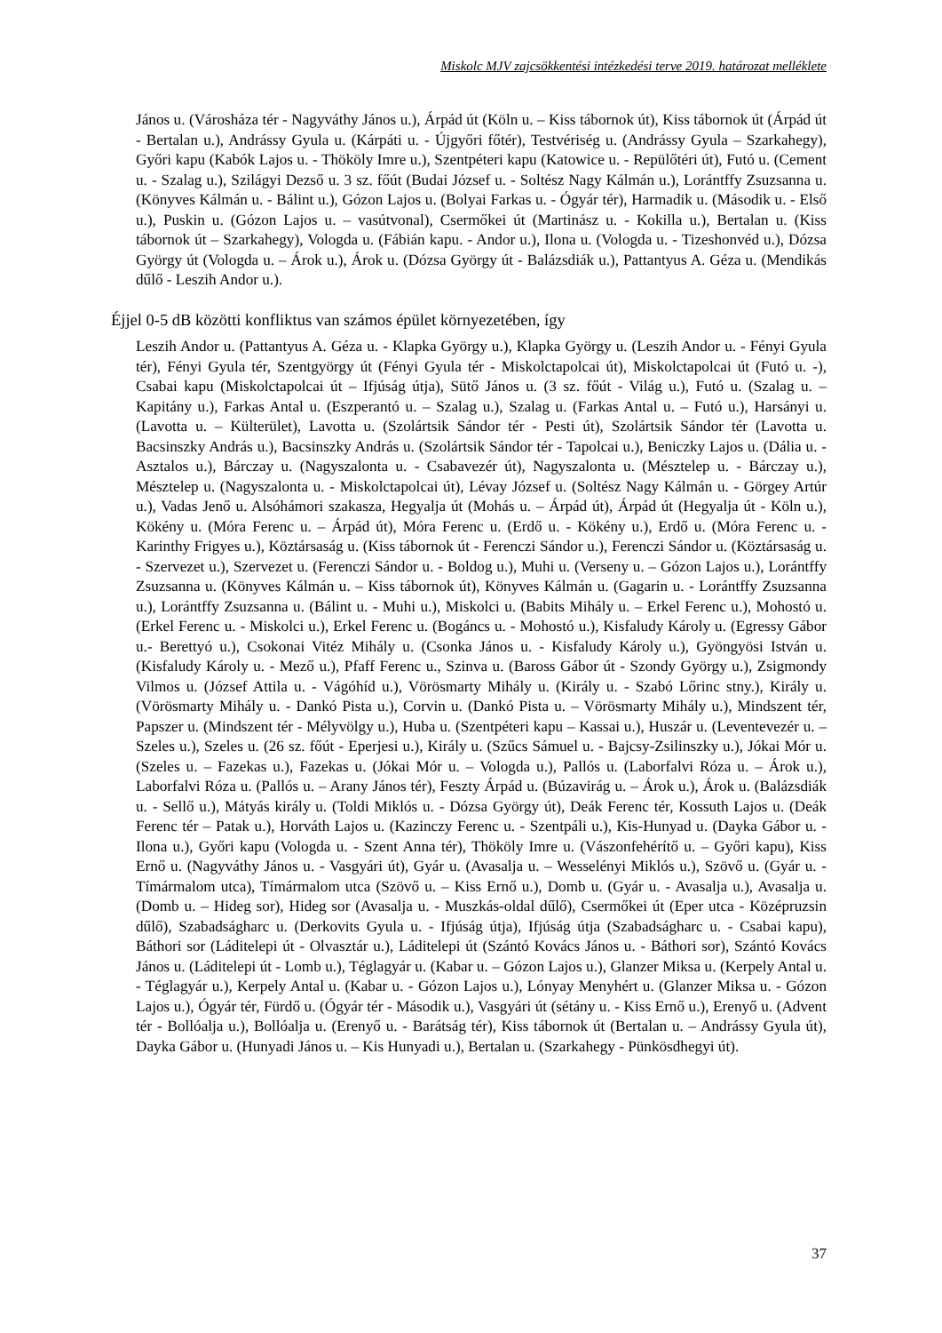Miskolc MJV zajcsökkentési intézkedési terve 2019. határozat melléklete
János u. (Városháza tér - Nagyváthy János u.), Árpád út (Köln u. – Kiss tábornok út), Kiss tábornok út (Árpád út - Bertalan u.), Andrássy Gyula u. (Kárpáti u. - Újgyőri főtér), Testvériség u. (Andrássy Gyula – Szarkahegy), Győri kapu (Kabók Lajos u. - Thököly Imre u.), Szentpéteri kapu (Katowice u. - Repülőtéri út), Futó u. (Cement u. - Szalag u.), Szilágyi Dezső u. 3 sz. főút (Budai József u. - Soltész Nagy Kálmán u.), Lorántffy Zsuzsanna u. (Könyves Kálmán u. - Bálint u.), Gózon Lajos u. (Bolyai Farkas u. - Ógyár tér), Harmadik u. (Második u. - Első u.), Puskin u. (Gózon Lajos u. – vasútvonal), Csermőkei út (Martinász u. - Kokilla u.), Bertalan u. (Kiss tábornok út – Szarkahegy), Vologda u. (Fábián kapu. - Andor u.), Ilona u. (Vologda u. - Tizeshonvéd u.), Dózsa György út (Vologda u. – Árok u.), Árok u. (Dózsa György út - Balázsdiák u.), Pattantyus A. Géza u. (Mendikás dűlő - Leszih Andor u.).
Éjjel 0-5 dB közötti konfliktus van számos épület környezetében, így
Leszih Andor u. (Pattantyus A. Géza u. - Klapka György u.), Klapka György u. (Leszih Andor u. - Fényi Gyula tér), Fényi Gyula tér, Szentgyörgy út (Fényi Gyula tér - Miskolctapolcai út), Miskolctapolcai út (Futó u. -), Csabai kapu (Miskolctapolcai út – Ifjúság útja), Sütő János u. (3 sz. főút - Világ u.), Futó u. (Szalag u. – Kapitány u.), Farkas Antal u. (Eszperantó u. – Szalag u.), Szalag u. (Farkas Antal u. – Futó u.), Harsányi u. (Lavotta u. – Külterület), Lavotta u. (Szolártsik Sándor tér - Pesti út), Szolártsik Sándor tér (Lavotta u. Bacsinszky András u.), Bacsinszky András u. (Szolártsik Sándor tér - Tapolcai u.), Beniczky Lajos u. (Dália u. - Asztalos u.), Bárczay u. (Nagyszalonta u. - Csabavezér út), Nagyszalonta u. (Mésztelep u. - Bárczay u.), Mésztelep u. (Nagyszalonta u. - Miskolctapolcai út), Lévay József u. (Soltész Nagy Kálmán u. - Görgey Artúr u.), Vadas Jenő u. Alsóhámori szakasza, Hegyalja út (Mohás u. – Árpád út), Árpád út (Hegyalja út - Köln u.), Kökény u. (Móra Ferenc u. – Árpád út), Móra Ferenc u. (Erdő u. - Kökény u.), Erdő u. (Móra Ferenc u. - Karinthy Frigyes u.), Köztársaság u. (Kiss tábornok út - Ferenczi Sándor u.), Ferenczi Sándor u. (Köztársaság u. - Szervezet u.), Szervezet u. (Ferenczi Sándor u. - Boldog u.), Muhi u. (Verseny u. – Gózon Lajos u.), Lorántffy Zsuzsanna u. (Könyves Kálmán u. – Kiss tábornok út), Könyves Kálmán u. (Gagarin u. - Lorántffy Zsuzsanna u.), Lorántffy Zsuzsanna u. (Bálint u. - Muhi u.), Miskolci u. (Babits Mihály u. – Erkel Ferenc u.), Mohostó u. (Erkel Ferenc u. - Miskolci u.), Erkel Ferenc u. (Bogáncs u. - Mohostó u.), Kisfaludy Károly u. (Egressy Gábor u.- Berettyó u.), Csokonai Vitéz Mihály u. (Csonka János u. - Kisfaludy Károly u.), Gyöngyösi István u. (Kisfaludy Károly u. - Mező u.), Pfaff Ferenc u., Szinva u. (Baross Gábor út - Szondy György u.), Zsigmondy Vilmos u. (József Attila u. - Vágóhíd u.), Vörösmarty Mihály u. (Király u. - Szabó Lőrinc stny.), Király u. (Vörösmarty Mihály u. - Dankó Pista u.), Corvin u. (Dankó Pista u. – Vörösmarty Mihály u.), Mindszent tér, Papszer u. (Mindszent tér - Mélyvölgy u.), Huba u. (Szentpéteri kapu – Kassai u.), Huszár u. (Leventevezér u. – Szeles u.), Szeles u. (26 sz. főút - Eperjesi u.), Király u. (Szűcs Sámuel u. - Bajcsy-Zsilinszky u.), Jókai Mór u. (Szeles u. – Fazekas u.), Fazekas u. (Jókai Mór u. – Vologda u.), Pallós u. (Laborfalvi Róza u. – Árok u.), Laborfalvi Róza u. (Pallós u. – Arany János tér), Feszty Árpád u. (Búzavirág u. – Árok u.), Árok u. (Balázsdiák u. - Sellő u.), Mátyás király u. (Toldi Miklós u. - Dózsa György út), Deák Ferenc tér, Kossuth Lajos u. (Deák Ferenc tér – Patak u.), Horváth Lajos u. (Kazinczy Ferenc u. - Szentpáli u.), Kis-Hunyad u. (Dayka Gábor u. - Ilona u.), Győri kapu (Vologda u. - Szent Anna tér), Thököly Imre u. (Vászonfehérítő u. – Győri kapu), Kiss Ernő u. (Nagyváthy János u. - Vasgyári út), Gyár u. (Avasalja u. – Wesselényi Miklós u.), Szövő u. (Gyár u. - Tímármalom utca), Tímármalom utca (Szövő u. – Kiss Ernő u.), Domb u. (Gyár u. - Avasalja u.), Avasalja u. (Domb u. – Hideg sor), Hideg sor (Avasalja u. - Muszkás-oldal dűlő), Csermőkei út (Eper utca - Középruzsin dűlő), Szabadságharc u. (Derkovits Gyula u. - Ifjúság útja), Ifjúság útja (Szabadságharc u. - Csabai kapu), Báthori sor (Láditelepi út - Olvasztár u.), Láditelepi út (Szántó Kovács János u. - Báthori sor), Szántó Kovács János u. (Láditelepi út - Lomb u.), Téglagyár u. (Kabar u. – Gózon Lajos u.), Glanzer Miksa u. (Kerpely Antal u. - Téglagyár u.), Kerpely Antal u. (Kabar u. - Gózon Lajos u.), Lónyay Menyhért u. (Glanzer Miksa u. - Gózon Lajos u.), Ógyár tér, Fürdő u. (Ógyár tér - Második u.), Vasgyári út (sétány u. - Kiss Ernő u.), Erenyő u. (Advent tér - Bollóalja u.), Bollóalja u. (Erenyő u. - Barátság tér), Kiss tábornok út (Bertalan u. – Andrássy Gyula út), Dayka Gábor u. (Hunyadi János u. – Kis Hunyadi u.), Bertalan u. (Szarkahegy - Pünkösdhegyi út).
37